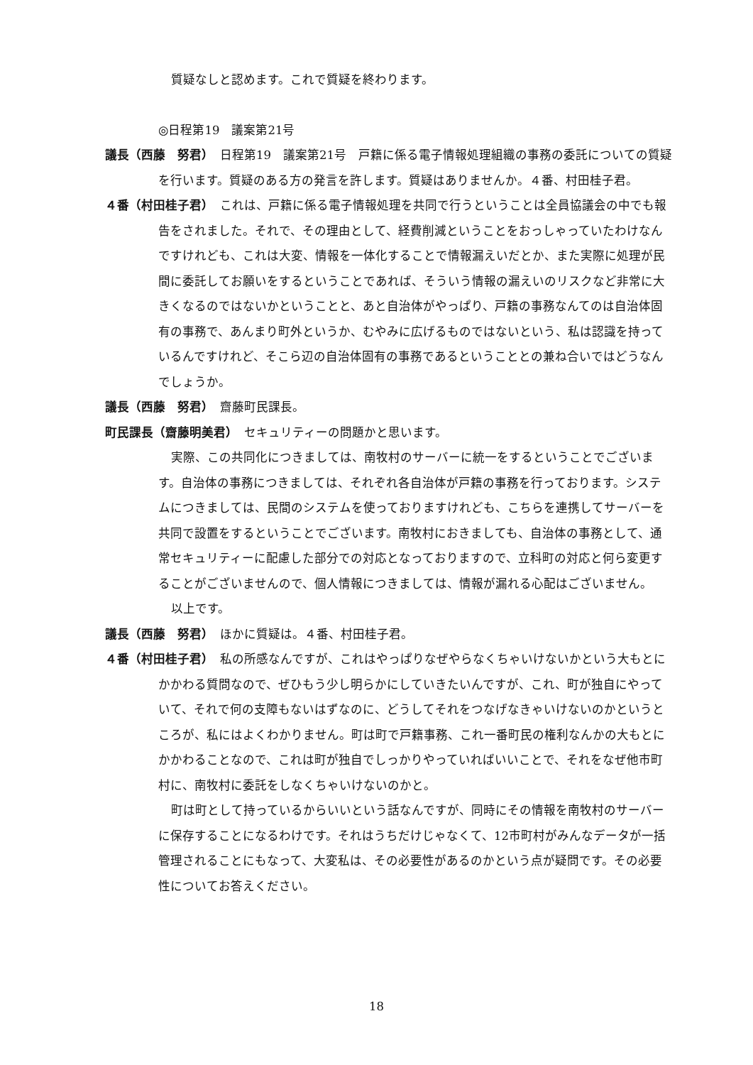質疑なしと認めます。これで質疑を終わります。
◎日程第19　議案第21号
議長（西藤　努君）　日程第19　議案第21号　戸籍に係る電子情報処理組織の事務の委託についての質疑を行います。質疑のある方の発言を許します。質疑はありませんか。４番、村田桂子君。
４番（村田桂子君）　これは、戸籍に係る電子情報処理を共同で行うということは全員協議会の中でも報告をされました。それで、その理由として、経費削減ということをおっしゃっていたわけなんですけれども、これは大変、情報を一体化することで情報漏えいだとか、また実際に処理が民間に委託してお願いをするということであれば、そういう情報の漏えいのリスクなど非常に大きくなるのではないかということと、あと自治体がやっぱり、戸籍の事務なんてのは自治体固有の事務で、あんまり町外というか、むやみに広げるものではないという、私は認識を持っているんですけれど、そこら辺の自治体固有の事務であるということとの兼ね合いではどうなんでしょうか。
議長（西藤　努君）　齋藤町民課長。
町民課長（齋藤明美君）　セキュリティーの問題かと思います。
実際、この共同化につきましては、南牧村のサーバーに統一をするということでございます。自治体の事務につきましては、それぞれ各自治体が戸籍の事務を行っております。システムにつきましては、民間のシステムを使っておりますけれども、こちらを連携してサーバーを共同で設置をするということでございます。南牧村におきましても、自治体の事務として、通常セキュリティーに配慮した部分での対応となっておりますので、立科町の対応と何ら変更することがございませんので、個人情報につきましては、情報が漏れる心配はございません。
以上です。
議長（西藤　努君）　ほかに質疑は。４番、村田桂子君。
４番（村田桂子君）　私の所感なんですが、これはやっぱりなぜやらなくちゃいけないかという大もとにかかわる質問なので、ぜひもう少し明らかにしていきたいんですが、これ、町が独自にやっていて、それで何の支障もないはずなのに、どうしてそれをつなげなきゃいけないのかというところが、私にはよくわかりません。町は町で戸籍事務、これ一番町民の権利なんかの大もとにかかわることなので、これは町が独自でしっかりやっていればいいことで、それをなぜ他市町村に、南牧村に委託をしなくちゃいけないのかと。
町は町として持っているからいいという話なんですが、同時にその情報を南牧村のサーバーに保存することになるわけです。それはうちだけじゃなくて、12市町村がみんなデータが一括管理されることにもなって、大変私は、その必要性があるのかという点が疑問です。その必要性についてお答えください。
18